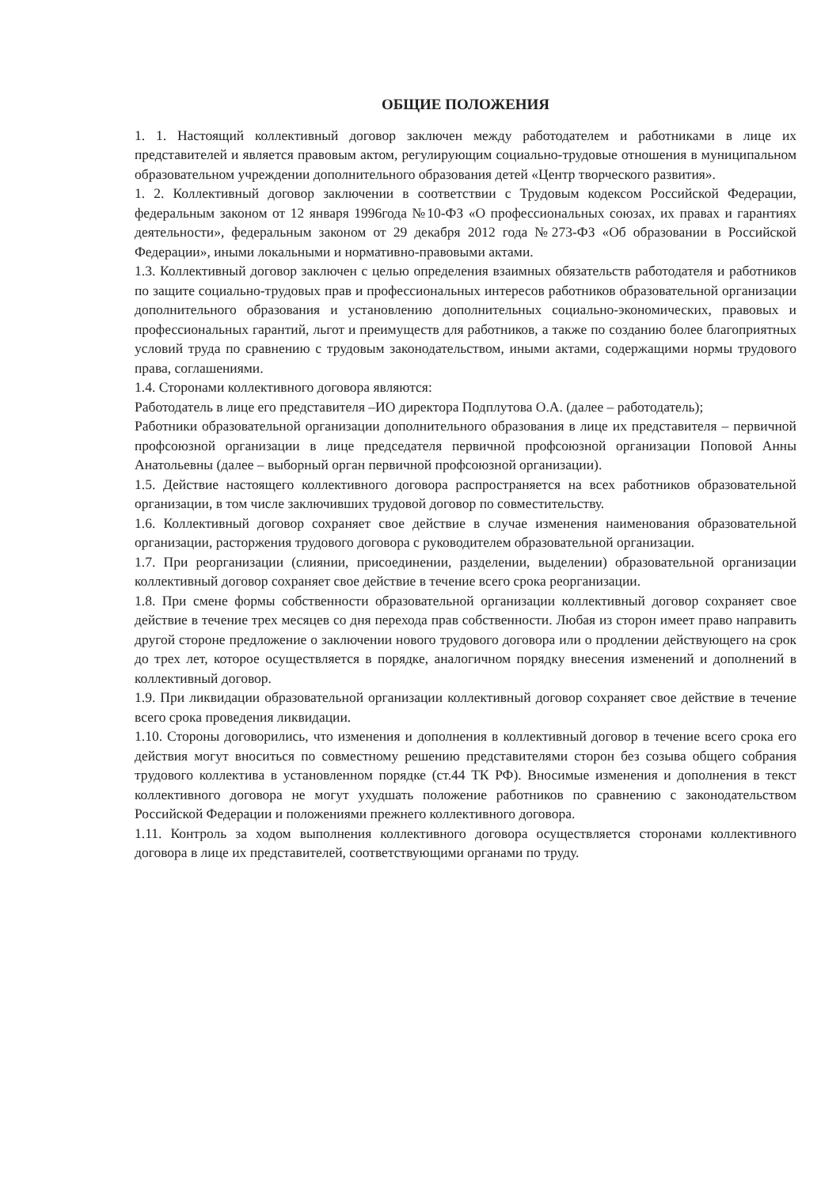ОБЩИЕ ПОЛОЖЕНИЯ
1. 1. Настоящий коллективный договор заключен между работодателем и работниками в лице их представителей и является правовым актом, регулирующим социально-трудовые отношения в муниципальном образовательном учреждении дополнительного образования детей «Центр творческого развития».
1. 2. Коллективный договор заключении в соответствии с Трудовым кодексом Российской Федерации, федеральным законом от 12 января 1996года №10-ФЗ «О профессиональных союзах, их правах и гарантиях деятельности», федеральным законом от 29 декабря 2012 года №273-ФЗ «Об образовании в Российской Федерации», иными локальными и нормативно-правовыми актами.
1.3. Коллективный договор заключен с целью определения взаимных обязательств работодателя и работников по защите социально-трудовых прав и профессиональных интересов работников образовательной организации дополнительного образования и установлению дополнительных социально-экономических, правовых и профессиональных гарантий, льгот и преимуществ для работников, а также по созданию более благоприятных условий труда по сравнению с трудовым законодательством, иными актами, содержащими нормы трудового права, соглашениями.
1.4. Сторонами коллективного договора являются:
Работодатель в лице его представителя –ИО директора Подплутова О.А. (далее – работодатель);
Работники образовательной организации дополнительного образования в лице их представителя – первичной профсоюзной организации в лице председателя первичной профсоюзной организации Поповой Анны Анатольевны (далее – выборный орган первичной профсоюзной организации).
1.5. Действие настоящего коллективного договора распространяется на всех работников образовательной организации, в том числе заключивших трудовой договор по совместительству.
1.6. Коллективный договор сохраняет свое действие в случае изменения наименования образовательной организации, расторжения трудового договора с руководителем образовательной организации.
1.7. При реорганизации (слиянии, присоединении, разделении, выделении) образовательной организации коллективный договор сохраняет свое действие в течение всего срока реорганизации.
1.8. При смене формы собственности образовательной организации коллективный договор сохраняет свое действие в течение трех месяцев со дня перехода прав собственности. Любая из сторон имеет право направить другой стороне предложение о заключении нового трудового договора или о продлении действующего на срок до трех лет, которое осуществляется в порядке, аналогичном порядку внесения изменений и дополнений в коллективный договор.
1.9. При ликвидации образовательной организации коллективный договор сохраняет свое действие в течение всего срока проведения ликвидации.
1.10. Стороны договорились, что изменения и дополнения в коллективный договор в течение всего срока его действия могут вноситься по совместному решению представителями сторон без созыва общего собрания трудового коллектива в установленном порядке (ст.44 ТК РФ). Вносимые изменения и дополнения в текст коллективного договора не могут ухудшать положение работников по сравнению с законодательством Российской Федерации и положениями прежнего коллективного договора.
1.11. Контроль за ходом выполнения коллективного договора осуществляется сторонами коллективного договора в лице их представителей, соответствующими органами по труду.